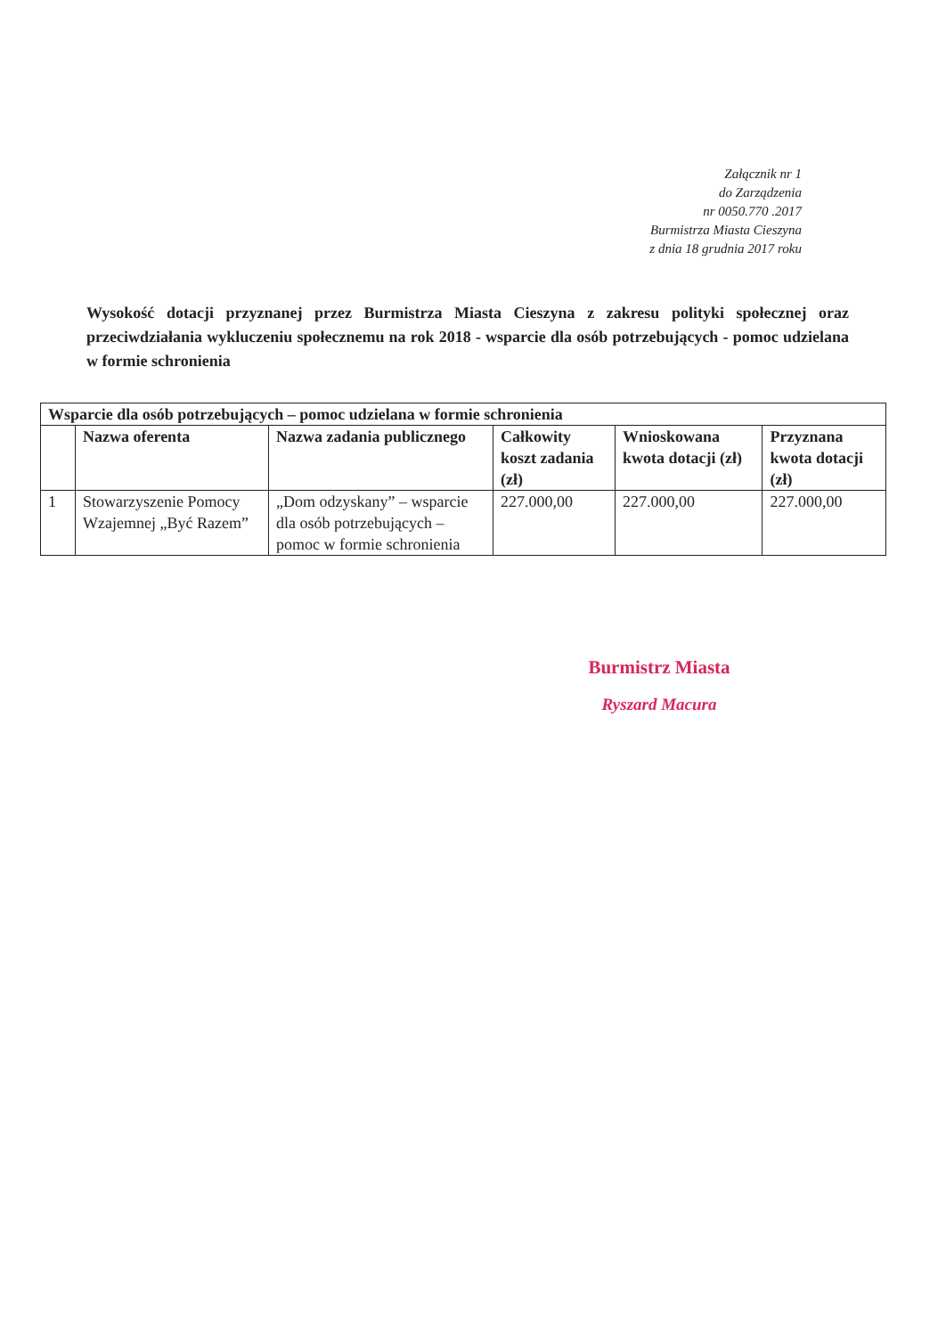Załącznik nr 1
do Zarządzenia
nr 0050.770 .2017
Burmistrza Miasta Cieszyna
z dnia 18 grudnia 2017 roku
Wysokość dotacji przyznanej przez Burmistrza Miasta Cieszyna z zakresu polityki społecznej oraz przeciwdziałania wykluczeniu społecznemu na rok 2018 - wsparcie dla osób potrzebujących - pomoc udzielana w formie schronienia
| Wsparcie dla osób potrzebujących – pomoc udzielana w formie schronienia | | | | | |
| --- | --- | --- | --- | --- | --- |
| | Nazwa oferenta | Nazwa zadania publicznego | Całkowity koszt zadania (zł) | Wnioskowana kwota dotacji (zł) | Przyznana kwota dotacji (zł) |
| 1 | Stowarzyszenie Pomocy Wzajemnej „Być Razem” | „Dom odzyskany” – wsparcie dla osób potrzebujących – pomoc w formie schronienia | 227.000,00 | 227.000,00 | 227.000,00 |
Burmistrz Miasta
Ryszard Macura